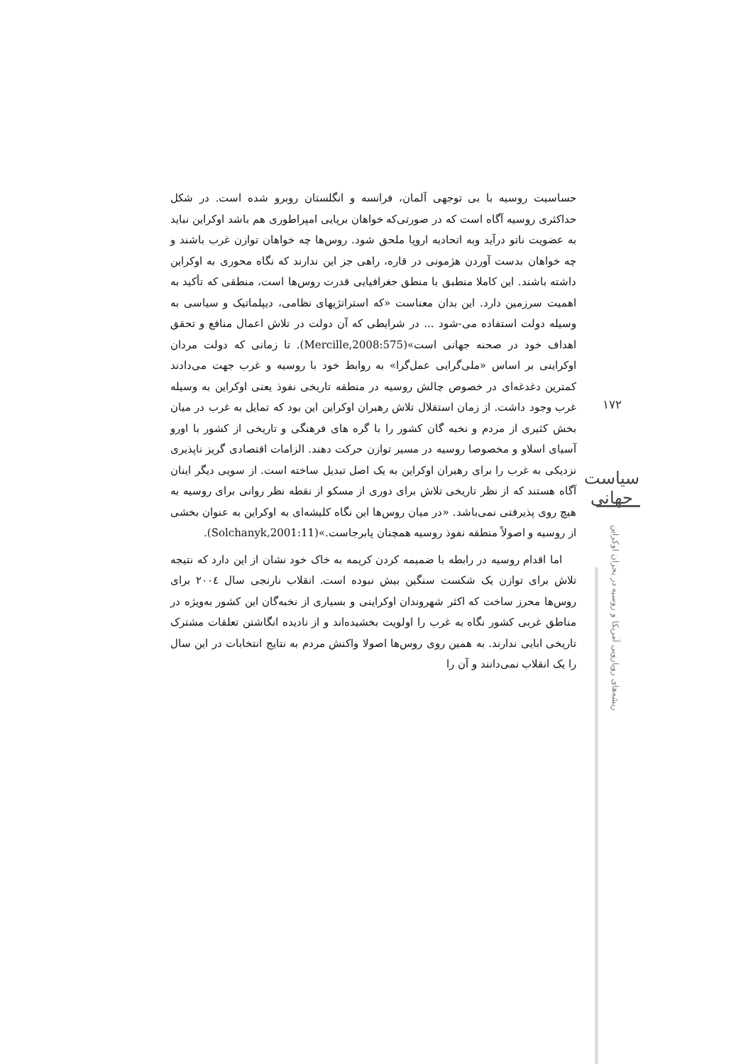حساسیت روسیه با بی توجهی آلمان، فرانسه و انگلستان روبرو شده است. در شکل حداکثری روسیه آگاه است که در صورتی‌که خواهان برپایی امپراطوری هم باشد اوکراین نباید به عضویت ناتو درآید وبه اتحادیه اروپا ملحق شود. روس‌ها چه خواهان توازن غرب باشند و چه خواهان بدست آوردن هژمونی در قاره، راهی جز این ندارند که نگاه محوری به اوکراین داشته باشند. این کاملا منطبق با منطق جغرافیایی قدرت روس‌ها است، منطقی که تأکید به اهمیت سرزمین دارد. این بدان معناست «که استراتژیهای نظامی، دیپلماتیک و سیاسی به وسیله دولت استفاده می-شود ... در شرایطی که آن دولت در تلاش اعمال منافع و تحقق اهداف خود در صحنه جهانی است»(Mercille,2008:575). تا زمانی که دولت مردان اوکراینی بر اساس «ملی‌گرایی عمل‌گرا» به روابط خود با روسیه و غرب جهت می‌دادند کمترین دغدغه‌ای در خصوص چالش روسیه در منطقه تاریخی نفوذ یعنی اوکراین به وسیله غرب وجود داشت. از زمان استقلال تلاش رهبران اوکراین این بود که تمایل به غرب در میان بخش کثیری از مردم و نخبه گان کشور را با گره های فرهنگی و تاریخی از کشور با اورو آسیای اسلاو و مخصوصا روسیه در مسیر توازن حرکت دهند. الزامات اقتصادی گریز ناپذیری نزدیکی به غرب را برای رهبران اوکراین به یک اصل تبدیل ساخته است. از سویی دیگر اینان آگاه هستند که از نظر تاریخی تلاش برای دوری از مسکو از نقطه نظر روانی برای روسیه به هیچ روی پذیرفتی نمی‌باشد. «در میان روس‌ها این نگاه کلیشه‌ای به اوکراین به عنوان بخشی از روسیه و اصولاً منطقه نفوذ روسیه همچنان پابرجاست.»(Solchanyk,2001:11).
اما اقدام روسیه در رابطه با ضمیمه کردن کریمه به خاک خود نشان از این دارد که نتیجه تلاش برای توازن یک شکست سنگین بیش نبوده است. انقلاب نارنجی سال ٢٠٠٤ برای روس‌ها محرز ساخت که اکثر شهروندان اوکراینی و بسیاری از نخبه‌گان این کشور به‌ویژه در مناطق غربی کشور نگاه به غرب را اولویت بخشیده‌اند و از نادیده انگاشتن تعلقات مشترک تاریخی ابایی ندارند. به همین روی روس‌ها اصولا واکنش مردم به نتایج انتخابات در این سال را یک انقلاب نمی‌دانند و آن را
١٧٢
سیاست جهانی
ریشه‌های رویارویی آمریکا و روسیه در بحران اوکراین